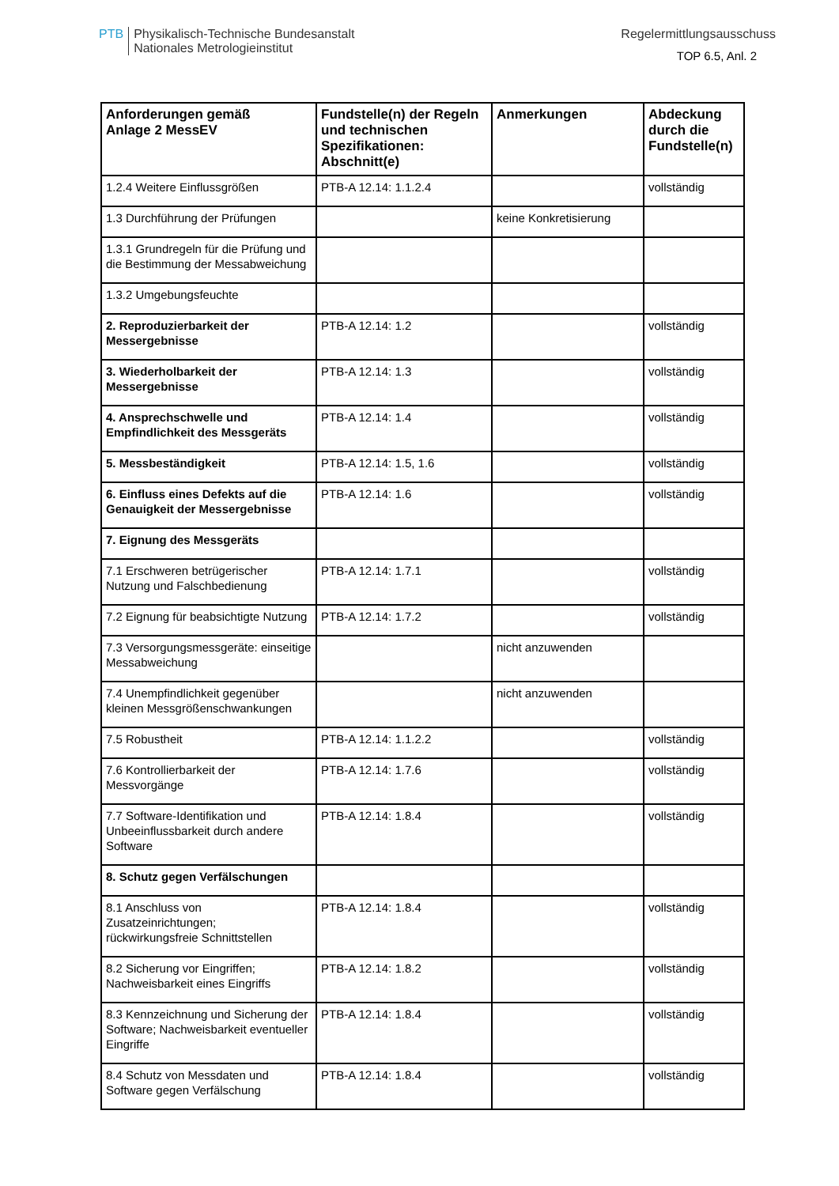PTB
Physikalisch-Technische Bundesanstalt
Nationales Metrologieinstitut
Regelermittlungsausschuss
TOP 6.5, Anl. 2
| Anforderungen gemäß Anlage 2 MessEV | Fundstelle(n) der Regeln und technischen Spezifikationen: Abschnitt(e) | Anmerkungen | Abdeckung durch die Fundstelle(n) |
| --- | --- | --- | --- |
| 1.2.4 Weitere Einflussgrößen | PTB-A 12.14: 1.1.2.4 | | vollständig |
| 1.3 Durchführung der Prüfungen | | keine Konkretisierung | |
| 1.3.1 Grundregeln für die Prüfung und die Bestimmung der Messabweichung | | | |
| 1.3.2 Umgebungsfeuchte | | | |
| 2. Reproduzierbarkeit der Messergebnisse | PTB-A 12.14: 1.2 | | vollständig |
| 3. Wiederholbarkeit der Messergebnisse | PTB-A 12.14: 1.3 | | vollständig |
| 4. Ansprechschwelle und Empfindlichkeit des Messgeräts | PTB-A 12.14: 1.4 | | vollständig |
| 5. Messbeständigkeit | PTB-A 12.14: 1.5, 1.6 | | vollständig |
| 6. Einfluss eines Defekts auf die Genauigkeit der Messergebnisse | PTB-A 12.14: 1.6 | | vollständig |
| 7. Eignung des Messgeräts | | | |
| 7.1 Erschweren betrügerischer Nutzung und Falschbedienung | PTB-A 12.14: 1.7.1 | | vollständig |
| 7.2 Eignung für beabsichtigte Nutzung | PTB-A 12.14: 1.7.2 | | vollständig |
| 7.3 Versorgungsmessgeräte: einseitige Messabweichung | | nicht anzuwenden | |
| 7.4 Unempfindlichkeit gegenüber kleinen Messgrößenschwankungen | | nicht anzuwenden | |
| 7.5 Robustheit | PTB-A 12.14: 1.1.2.2 | | vollständig |
| 7.6 Kontrollierbarkeit der Messvorgänge | PTB-A 12.14: 1.7.6 | | vollständig |
| 7.7 Software-Identifikation und Unbeeinflussbarkeit durch andere Software | PTB-A 12.14: 1.8.4 | | vollständig |
| 8. Schutz gegen Verfälschungen | | | |
| 8.1 Anschluss von Zusatzeinrichtungen; rückwirkungsfreie Schnittstellen | PTB-A 12.14: 1.8.4 | | vollständig |
| 8.2 Sicherung vor Eingriffen; Nachweisbarkeit eines Eingriffs | PTB-A 12.14: 1.8.2 | | vollständig |
| 8.3 Kennzeichnung und Sicherung der Software; Nachweisbarkeit eventueller Eingriffe | PTB-A 12.14: 1.8.4 | | vollständig |
| 8.4 Schutz von Messdaten und Software gegen Verfälschung | PTB-A 12.14: 1.8.4 | | vollständig |